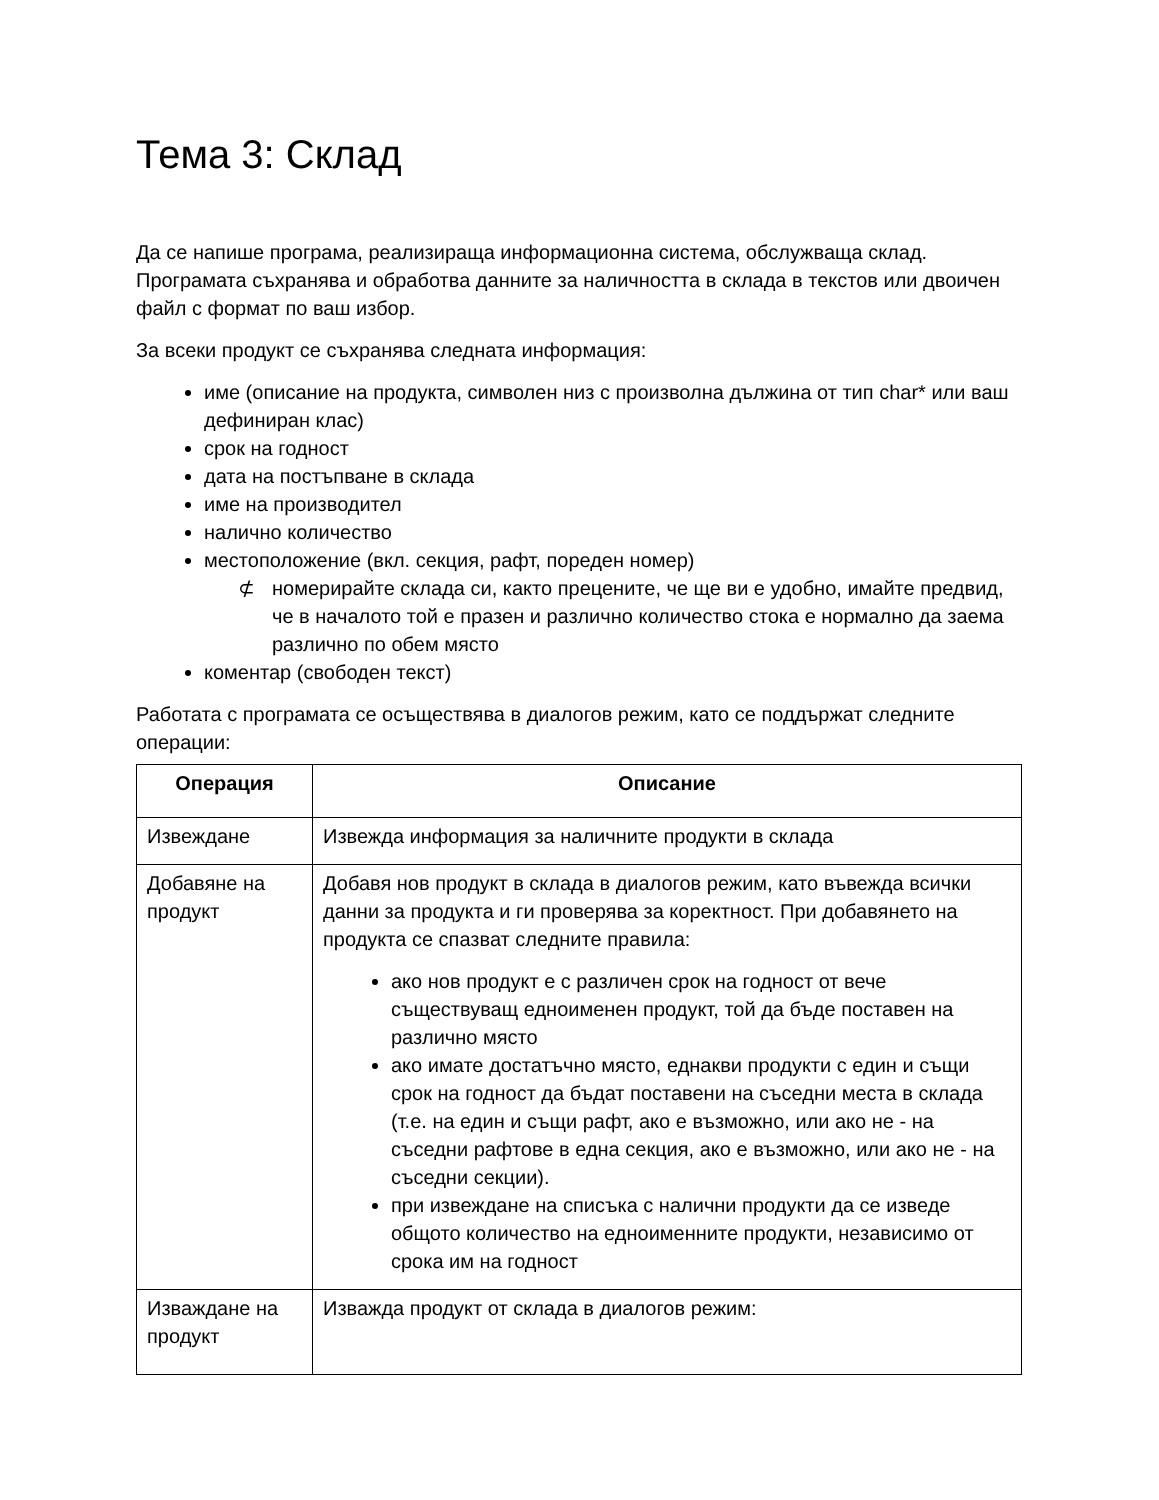Тема 3: Склад
Да се напише програма, реализираща информационна система, обслужваща склад. Програмата съхранява и обработва данните за наличността в склада в текстов или двоичен файл с формат по ваш избор.
За всеки продукт се съхранява следната информация:
име (описание на продукта, символен низ с произволна дължина от тип char* или ваш дефиниран клас)
срок на годност
дата на постъпване в склада
име на производител
налично количество
местоположение (вкл. секция, рафт, пореден номер)
⊄ номерирайте склада си, както прецените, че ще ви е удобно, имайте предвид, че в началото той е празен и различно количество стока е нормално да заема различно по обем място
коментар (свободен текст)
Работата с програмата се осъществява в диалогов режим, като се поддържат следните операции:
| Операция | Описание |
| --- | --- |
| Извеждане | Извежда информация за наличните продукти в склада |
| Добавяне на продукт | Добавя нов продукт в склада в диалогов режим, като въвежда всички данни за продукта и ги проверява за коректност. При добавянето на продукта се спазват следните правила: ако нов продукт е с различен срок на годност от вече съществуващ едноименен продукт, той да бъде поставен на различно място ако имате достатъчно място, еднакви продукти с един и същи срок на годност да бъдат поставени на съседни места в склада (т.е. на един и същи рафт, ако е възможно, или ако не - на съседни рафтове в една секция, ако е възможно, или ако не - на съседни секции). при извеждане на списъка с налични продукти да се изведе общото количество на едноименните продукти, независимо от срока им на годност |
| Изваждане на продукт | Изважда продукт от склада в диалогов режим: |